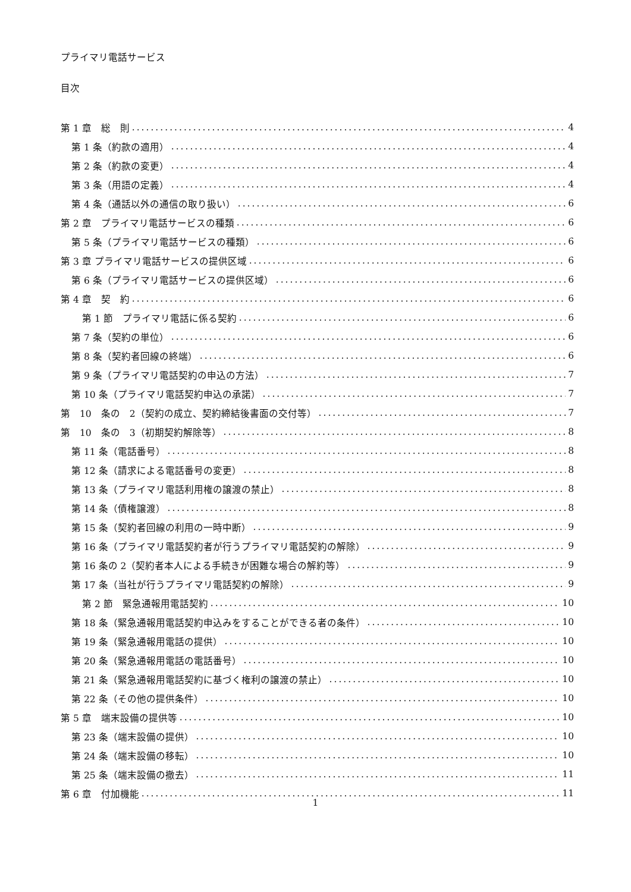プライマリ電話サービス
目次
第 1 章　総　則 4
第 1 条（約款の適用） 4
第 2 条（約款の変更） 4
第 3 条（用語の定義） 4
第 4 条（通話以外の通信の取り扱い） 6
第 2 章　プライマリ電話サービスの種類 6
第 5 条（プライマリ電話サービスの種類） 6
第 3 章 プライマリ電話サービスの提供区域 6
第 6 条（プライマリ電話サービスの提供区域） 6
第 4 章　契　約 6
第 1 節　プライマリ電話に係る契約 6
第 7 条（契約の単位） 6
第 8 条（契約者回線の終端） 6
第 9 条（プライマリ電話契約の申込の方法） 7
第 10 条（プライマリ電話契約申込の承諾） 7
第　10　条の　2（契約の成立、契約締結後書面の交付等） 7
第　10　条の　3（初期契約解除等） 8
第 11 条（電話番号） 8
第 12 条（請求による電話番号の変更） 8
第 13 条（プライマリ電話利用権の譲渡の禁止） 8
第 14 条（債権譲渡） 8
第 15 条（契約者回線の利用の一時中断） 9
第 16 条（プライマリ電話契約者が行うプライマリ電話契約の解除） 9
第 16 条の 2（契約者本人による手続きが困難な場合の解約等） 9
第 17 条（当社が行うプライマリ電話契約の解除） 9
第 2 節　緊急通報用電話契約 10
第 18 条（緊急通報用電話契約申込みをすることができる者の条件） 10
第 19 条（緊急通報用電話の提供） 10
第 20 条（緊急通報用電話の電話番号） 10
第 21 条（緊急通報用電話契約に基づく権利の譲渡の禁止） 10
第 22 条（その他の提供条件） 10
第 5 章　端末設備の提供等 10
第 23 条（端末設備の提供） 10
第 24 条（端末設備の移転） 10
第 25 条（端末設備の撤去） 11
第 6 章　付加機能 11
1